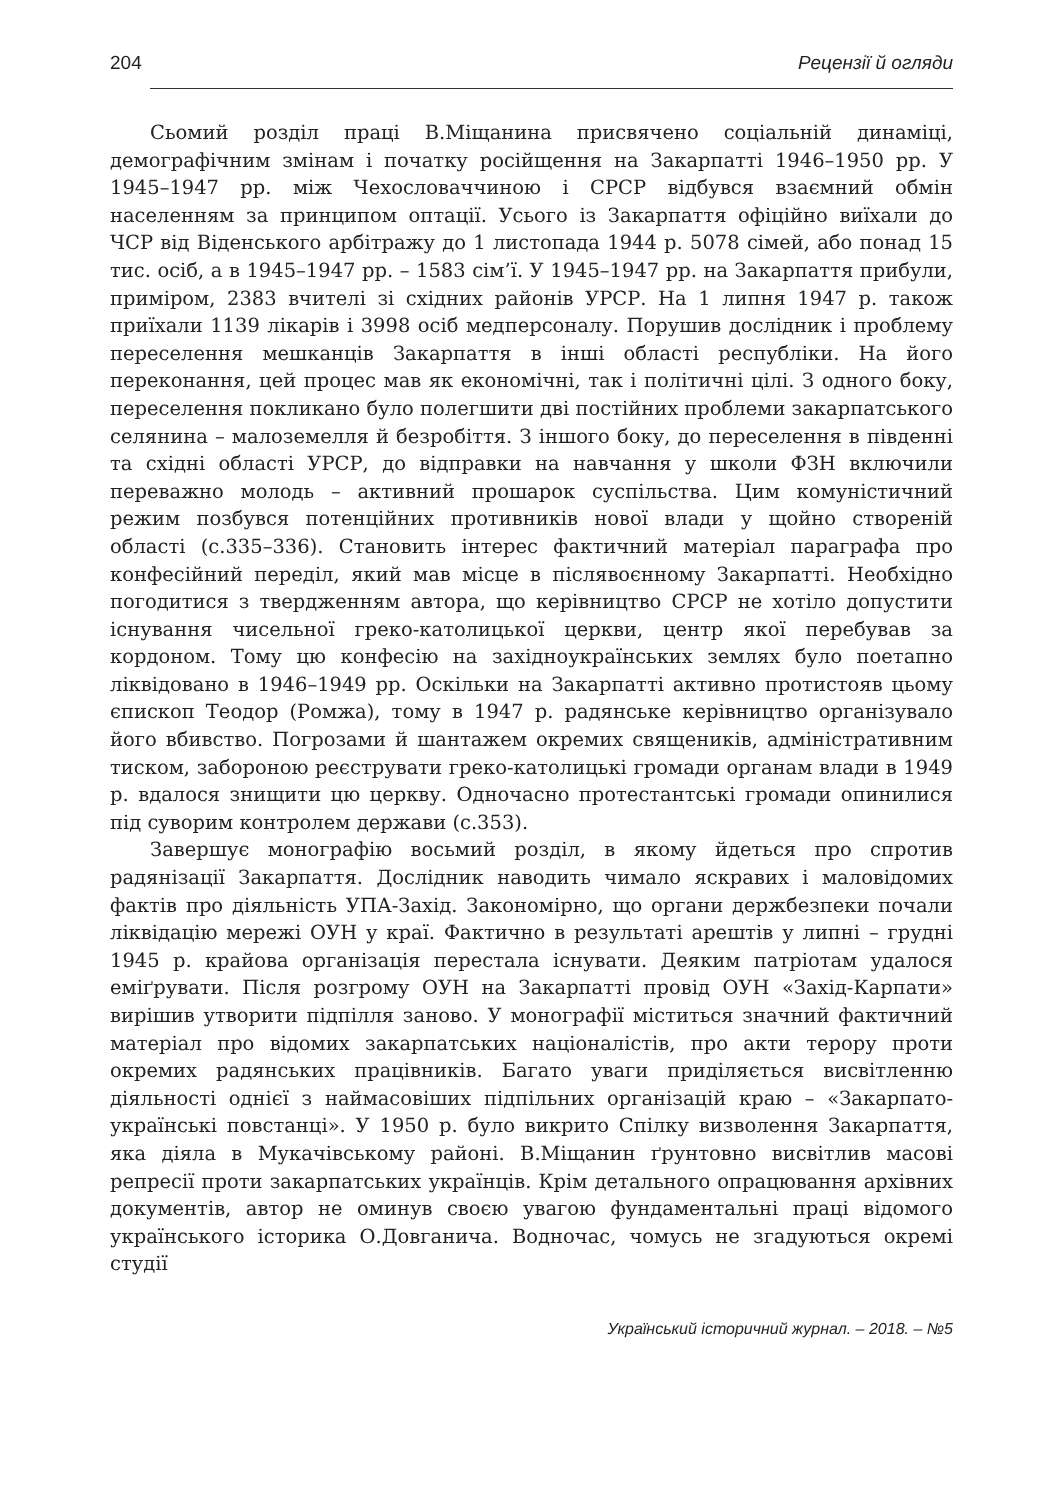204 Рецензії й огляди
Сьомий розділ праці В.Міщанина присвячено соціальній динаміці, демографічним змінам і початку російщення на Закарпатті 1946–1950 рр. У 1945–1947 рр. між Чехословаччиною і СРСР відбувся взаємний обмін населенням за принципом оптації. Усього із Закарпаття офіційно виїхали до ЧСР від Віденського арбітражу до 1 листопада 1944 р. 5078 сімей, або понад 15 тис. осіб, а в 1945–1947 рр. – 1583 сім’ї. У 1945–1947 рр. на Закарпаття прибули, приміром, 2383 вчителі зі східних районів УРСР. На 1 липня 1947 р. також приїхали 1139 лікарів і 3998 осіб медперсоналу. Порушив дослідник і проблему переселення мешканців Закарпаття в інші області республіки. На його переконання, цей процес мав як економічні, так і політичні цілі. З одного боку, переселення покликано було полегшити дві постійних проблеми закарпатського селянина – малоземелля й безробіття. З іншого боку, до переселення в південні та східні області УРСР, до відправки на навчання у школи ФЗН включили переважно молодь – активний прошарок суспільства. Цим комуністичний режим позбувся потенційних противників нової влади у щойно створеній області (с.335–336). Становить інтерес фактичний матеріал параграфа про конфесійний переділ, який мав місце в післявоєнному Закарпатті. Необхідно погодитися з твердженням автора, що керівництво СРСР не хотіло допустити існування чисельної греко-католицької церкви, центр якої перебував за кордоном. Тому цю конфесію на західноукраїнських землях було поетапно ліквідовано в 1946–1949 рр. Оскільки на Закарпатті активно протистояв цьому єпископ Теодор (Ромжа), тому в 1947 р. радянське керівництво організувало його вбивство. Погрозами й шантажем окремих священиків, адміністративним тиском, забороною реєструвати греко-католицькі громади органам влади в 1949 р. вдалося знищити цю церкву. Одночасно протестантські громади опинилися під суворим контролем держави (с.353).
Завершує монографію восьмий розділ, в якому йдеться про спротив радянізації Закарпаття. Дослідник наводить чимало яскравих і маловідомих фактів про діяльність УПА-Захід. Закономірно, що органи держбезпеки почали ліквідацію мережі ОУН у краї. Фактично в результаті арештів у липні – грудні 1945 р. крайова організація перестала існувати. Деяким патріотам удалося еміґрувати. Після розгрому ОУН на Закарпатті провід ОУН «Захід-Карпати» вирішив утворити підпілля заново. У монографії міститься значний фактичний матеріал про відомих закарпатських націоналістів, про акти терору проти окремих радянських працівників. Багато уваги приділяється висвітленню діяльності однієї з наймасовіших підпільних організацій краю – «Закарпато-українські повстанці». У 1950 р. було викрито Спілку визволення Закарпаття, яка діяла в Мукачівському районі. В.Міщанин ґрунтовно висвітлив масові репресії проти закарпатських українців. Крім детального опрацювання архівних документів, автор не оминув своєю увагою фундаментальні праці відомого українського історика О.Довганича. Водночас, чомусь не згадуються окремі студії
Український історичний журнал. – 2018. – №5